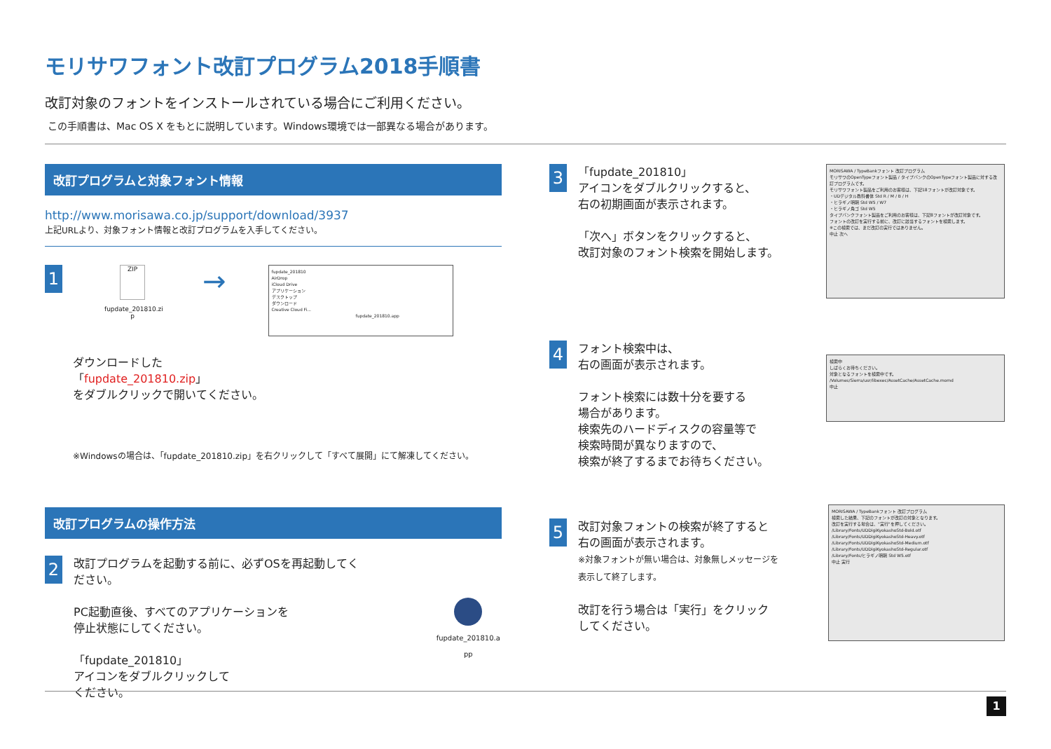モリサワフォント改訂プログラム2018手順書
改訂対象のフォントをインストールされている場合にご利用ください。
この手順書は、Mac OS X をもとに説明しています。Windows環境では一部異なる場合があります。
改訂プログラムと対象フォント情報
http://www.morisawa.co.jp/support/download/3937
上記URLより、対象フォント情報と改訂プログラムを入手してください。
1
ZIP
fupdate_201810.zi p
→
fupdate_201810
AirDrop
iCloud Drive
アプリケーション
デスクトップ
ダウンロード
Creative Cloud Fi...
fupdate_201810.app
ダウンロードした
「fupdate_201810.zip」
をダブルクリックで開いてください。
※Windowsの場合は、「fupdate_201810.zip」を右クリックして「すべて展開」にて解凍してください。
改訂プログラムの操作方法
2
改訂プログラムを起動する前に、必ずOSを再起動してください。
PC起動直後、すべてのアプリケーションを
停止状態にしてください。
「fupdate_201810」
アイコンをダブルクリックして
ください。
fupdate_201810.a pp
3
「fupdate_201810」
アイコンをダブルクリックすると、
右の初期画面が表示されます。
「次へ」ボタンをクリックすると、
改訂対象のフォント検索を開始します。
MORISAWA / TypeBankフォント 改訂プログラム
モリサワのOpenTypeフォント製品 / タイプバンクのOpenTypeフォント製品に対する改訂プログラムです。
モリサワフォント製品をご利用のお客様は、下記18フォントが改訂対象です。
・UDデジタル教科書体 Std R / M / B / H
・ヒラギノ明朝 Std W5 / W7
・ヒラギノ角ゴ Std W5
タイプバンクフォント製品をご利用のお客様は、下記8フォントが改訂対象です。
フォントの改訂を実行する前に、改訂に該当するフォントを検索します。
※この検索では、まだ改訂の実行ではありません。
中止 次へ
4
フォント検索中は、
右の画面が表示されます。
フォント検索には数十分を要する
場合があります。
検索先のハードディスクの容量等で
検索時間が異なりますので、
検索が終了するまでお待ちください。
検索中
しばらくお待ちください。
対象となるフォントを検索中です。
/Volumes/Sierra/usr/libexec/AssetCache/AssetCache.momd
中止
5
改訂対象フォントの検索が終了すると
右の画面が表示されます。
※対象フォントが無い場合は、対象無しメッセージを
表示して終了します。
改訂を行う場合は「実行」をクリック
してください。
MORISAWA / TypeBankフォント 改訂プログラム
検索した結果、下記のフォントが改訂の対象となります。
改訂を実行する場合は、"実行"を押してください。
/Library/Fonts/UDDigiKyokashoStd-Bold.otf
/Library/Fonts/UDDigiKyokashoStd-Heavy.otf
/Library/Fonts/UDDigiKyokashoStd-Medium.otf
/Library/Fonts/UDDigiKyokashoStd-Regular.otf
/Library/Fonts/ヒラギノ明朝 Std W5.otf
中止 実行
1